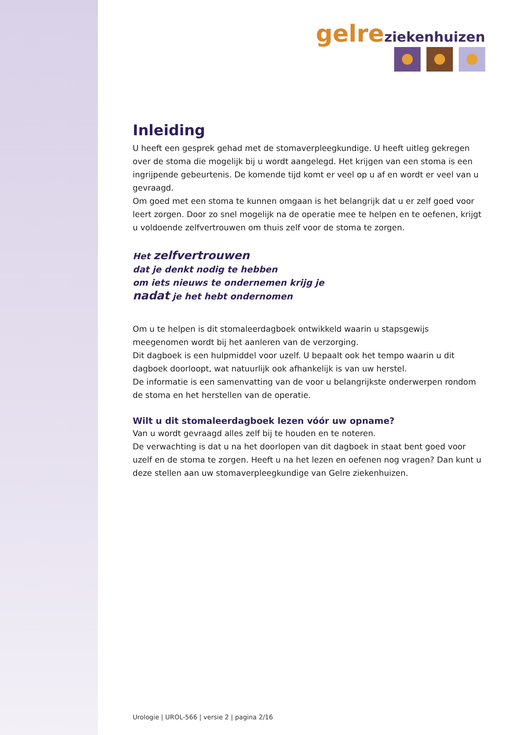gelre ziekenhuizen
Inleiding
U heeft een gesprek gehad met de stomaverpleegkundige. U heeft uitleg gekregen over de stoma die mogelijk bij u wordt aangelegd. Het krijgen van een stoma is een ingrijpende gebeurtenis. De komende tijd komt er veel op u af en wordt er veel van u gevraagd.
Om goed met een stoma te kunnen omgaan is het belangrijk dat u er zelf goed voor leert zorgen. Door zo snel mogelijk na de operatie mee te helpen en te oefenen, krijgt u voldoende zelfvertrouwen om thuis zelf voor de stoma te zorgen.
Het zelfvertrouwen
dat je denkt nodig te hebben
om iets nieuws te ondernemen krijg je
nadat je het hebt ondernomen
Om u te helpen is dit stomaleerdagboek ontwikkeld waarin u stapsgewijs meegenomen wordt bij het aanleren van de verzorging.
Dit dagboek is een hulpmiddel voor uzelf. U bepaalt ook het tempo waarin u dit dagboek doorloopt, wat natuurlijk ook afhankelijk is van uw herstel.
De informatie is een samenvatting van de voor u belangrijkste onderwerpen rondom de stoma en het herstellen van de operatie.
Wilt u dit stomaleerdagboek lezen vóór uw opname?
Van u wordt gevraagd alles zelf bij te houden en te noteren.
De verwachting is dat u na het doorlopen van dit dagboek in staat bent goed voor uzelf en de stoma te zorgen. Heeft u na het lezen en oefenen nog vragen? Dan kunt u deze stellen aan uw stomaverpleegkundige van Gelre ziekenhuizen.
Urologie | UROL-566 | versie 2 | pagina 2/16